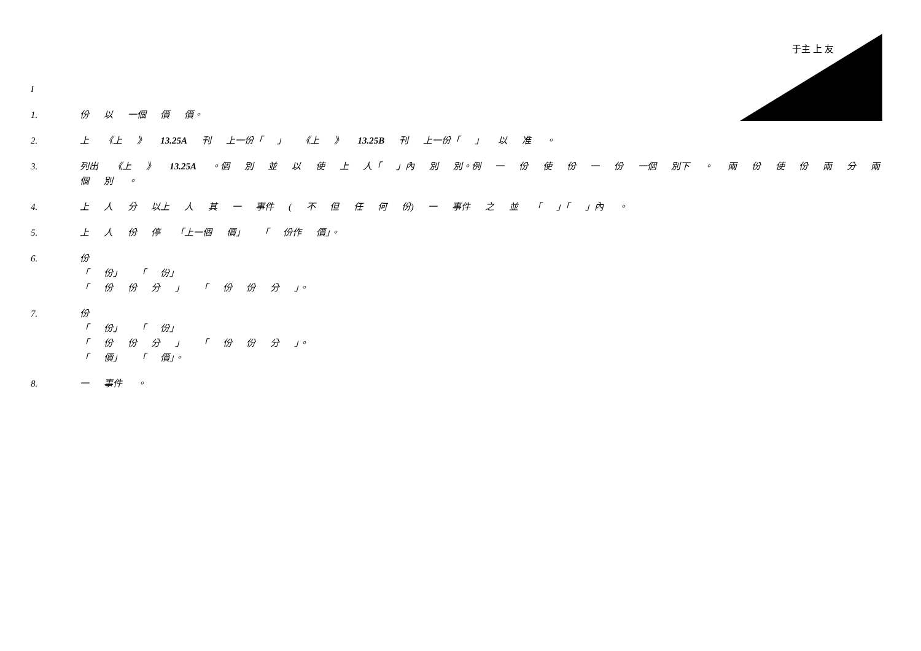于主 上 友
I
1. 份 以 一個 價 價。
2. 上 《上 》 13.25A 刊 上一份「 」 《上 》 13.25B 刊 上一份「 」 以 准 。
3. 列出 《上 》 13.25A 。個 別 並 以 使 上 人「 」內 別 別。例 一 份 使 份 一 份 一個 別下 。 兩 份 使 份 兩 分 兩個 別 。
4. 上 人 分 以上 人 其 一 事件 ( 不 但 任 何 份) 一 事件 之 並 「 」「 」內 。
5. 上 人 份 停 「上一個 價」 「 份作 價」。
6. 份
「 份」 「 份」
「 份 份 分 」 「 份 份 分 」。
7. 份
「 份」 「 份」
「 份 份 分 」 「 份 份 分 」。
「 價」 「 價」。
8. 一 事件 。